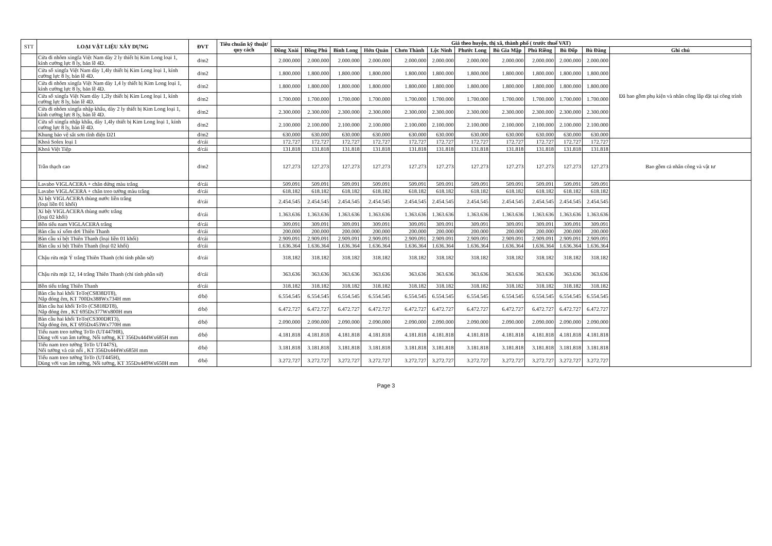| STT | LOẠI VẬT LIỆU XÂY DỰNG | ĐVT | Tiêu chuẩn kỹ thuật/ quy cách | Giá theo huyện, thị xã, thành phố ( trước thuế VAT) | | | | | | | | | | | |
| --- | --- | --- | --- | --- | --- | --- | --- | --- | --- | --- | --- | --- | --- | --- | --- |
| | | | | Đồng Xoài | Đồng Phú | Bình Long | Hớn Quản | Chơn Thành | Lộc Ninh | Phước Long | Bù Gia Mập | Phú Riềng | Bù Đốp | Bù Đăng | Ghi chú |
| | Cửa đi nhôm xingfa Việt Nam dày 2 ly thiết bị Kim Long loại 1, kính cường lực 8 ly, bản lề 4D. | đ/m2 | | 2.000.000 | 2.000.000 | 2.000.000 | 2.000.000 | 2.000.000 | 2.000.000 | 2.000.000 | 2.000.000 | 2.000.000 | 2.000.000 | 2.000.000 | Đã bao gồm phụ kiện và nhân công lắp đặt tại công trình |
| | Cửa sổ xingfa Việt Nam dày 1,4ly thiết bị Kim Long loại 1, kính cường lực 8 ly, bản lề 4D. | đ/m2 | | 1.800.000 | 1.800.000 | 1.800.000 | 1.800.000 | 1.800.000 | 1.800.000 | 1.800.000 | 1.800.000 | 1.800.000 | 1.800.000 | 1.800.000 | |
| | Cửa đi nhôm xingfa Việt Nam dày 1,4 ly thiết bị Kim Long loại 1, kính cường lực 8 ly, bản lề 4D. | đ/m2 | | 1.800.000 | 1.800.000 | 1.800.000 | 1.800.000 | 1.800.000 | 1.800.000 | 1.800.000 | 1.800.000 | 1.800.000 | 1.800.000 | 1.800.000 | |
| | Cửa sổ xingfa Việt Nam dày 1,2ly thiết bị Kim Long loại 1, kính cường lực 8 ly, bản lề 4D. | đ/m2 | | 1.700.000 | 1.700.000 | 1.700.000 | 1.700.000 | 1.700.000 | 1.700.000 | 1.700.000 | 1.700.000 | 1.700.000 | 1.700.000 | 1.700.000 | |
| | Cửa đi nhôm xingfa nhập khẩu, dày 2 ly thiết bị Kim Long loại 1, kính cường lực 8 ly, bản lề 4D. | đ/m2 | | 2.300.000 | 2.300.000 | 2.300.000 | 2.300.000 | 2.300.000 | 2.300.000 | 2.300.000 | 2.300.000 | 2.300.000 | 2.300.000 | 2.300.000 | |
| | Cửa sổ xingfa nhập khẩu, dày 1,4ly thiết bị Kim Long loại 1, kính cường lực 8 ly, bản lề 4D. | đ/m2 | | 2.100.000 | 2.100.000 | 2.100.000 | 2.100.000 | 2.100.000 | 2.100.000 | 2.100.000 | 2.100.000 | 2.100.000 | 2.100.000 | 2.100.000 | |
| | Khung bảo vệ sắt sơn tĩnh điện D21 | đ/m2 | | 630.000 | 630.000 | 630.000 | 630.000 | 630.000 | 630.000 | 630.000 | 630.000 | 630.000 | 630.000 | 630.000 | |
| | Khoá Solex loại 1 | đ/cái | | 172.727 | 172.727 | 172.727 | 172.727 | 172.727 | 172.727 | 172.727 | 172.727 | 172.727 | 172.727 | 172.727 | |
| | Khoá Việt Tiệp | đ/cái | | 131.818 | 131.818 | 131.818 | 131.818 | 131.818 | 131.818 | 131.818 | 131.818 | 131.818 | 131.818 | 131.818 | |
| | Trần thạch cao | đ/m2 | | 127.273 | 127.273 | 127.273 | 127.273 | 127.273 | 127.273 | 127.273 | 127.273 | 127.273 | 127.273 | 127.273 | Bao gồm cả nhân công và vật tư |
| | Lavabo VIGLACERA + chân đứng màu trắng | đ/cái | | 509.091 | 509.091 | 509.091 | 509.091 | 509.091 | 509.091 | 509.091 | 509.091 | 509.091 | 509.091 | 509.091 | |
| | Lavabo VIGLACERA + chân treo tường màu trắng | đ/cái | | 618.182 | 618.182 | 618.182 | 618.182 | 618.182 | 618.182 | 618.182 | 618.182 | 618.182 | 618.182 | 618.182 | |
| | Xí bệt VIGLACERA thùng nước liền trắng (loại liền 01 khối) | đ/cái | | 2.454.545 | 2.454.545 | 2.454.545 | 2.454.545 | 2.454.545 | 2.454.545 | 2.454.545 | 2.454.545 | 2.454.545 | 2.454.545 | 2.454.545 | |
| | Xí bệt VIGLACERA thùng nước trắng (loại 02 khối) | đ/cái | | 1.363.636 | 1.363.636 | 1.363.636 | 1.363.636 | 1.363.636 | 1.363.636 | 1.363.636 | 1.363.636 | 1.363.636 | 1.363.636 | 1.363.636 | |
| | Bồn tiểu nam VIGLACERA trắng | đ/cái | | 309.091 | 309.091 | 309.091 | 309.091 | 309.091 | 309.091 | 309.091 | 309.091 | 309.091 | 309.091 | 309.091 | |
| | Bàn cầu xí xổm dơi Thiên Thanh | đ/cái | | 200.000 | 200.000 | 200.000 | 200.000 | 200.000 | 200.000 | 200.000 | 200.000 | 200.000 | 200.000 | 200.000 | |
| | Bàn cầu xí bệt Thiên Thanh (loại liền 01 khối) | đ/cái | | 2.909.091 | 2.909.091 | 2.909.091 | 2.909.091 | 2.909.091 | 2.909.091 | 2.909.091 | 2.909.091 | 2.909.091 | 2.909.091 | 2.909.091 | |
| | Bàn cầu xí bệt Thiên Thanh (loại 02 khối) | đ/cái | | 1.636.364 | 1.636.364 | 1.636.364 | 1.636.364 | 1.636.364 | 1.636.364 | 1.636.364 | 1.636.364 | 1.636.364 | 1.636.364 | 1.636.364 | |
| | Chậu rửa mặt Ý trắng Thiên Thanh (chỉ tính phần sứ) | đ/cái | | 318.182 | 318.182 | 318.182 | 318.182 | 318.182 | 318.182 | 318.182 | 318.182 | 318.182 | 318.182 | 318.182 | |
| | Chậu rửa mặt 12, 14 trắng Thiên Thanh (chỉ tính phần sứ) | đ/cái | | 363.636 | 363.636 | 363.636 | 363.636 | 363.636 | 363.636 | 363.636 | 363.636 | 363.636 | 363.636 | 363.636 | |
| | Bồn tiểu trắng Thiên Thanh | đ/cái | | 318.182 | 318.182 | 318.182 | 318.182 | 318.182 | 318.182 | 318.182 | 318.182 | 318.182 | 318.182 | 318.182 | |
| | Bàn cầu hai khối ToTo(CS838DT8), Nắp đóng êm, KT 700Dx388Wx734H mm | đ/bộ | | 6.554.545 | 6.554.545 | 6.554.545 | 6.554.545 | 6.554.545 | 6.554.545 | 6.554.545 | 6.554.545 | 6.554.545 | 6.554.545 | 6.554.545 | |
| | Bàn cầu hai khối ToTo (CS818DT8), Nắp đóng êm , KT 695Dx377Wx800H mm | đ/bộ | | 6.472.727 | 6.472.727 | 6.472.727 | 6.472.727 | 6.472.727 | 6.472.727 | 6.472.727 | 6.472.727 | 6.472.727 | 6.472.727 | 6.472.727 | |
| | Bàn cầu hai khối ToTo(CS300DRT3), Nắp đóng êm, KT 695Dx453Wx770H mm | đ/bộ | | 2.090.000 | 2.090.000 | 2.090.000 | 2.090.000 | 2.090.000 | 2.090.000 | 2.090.000 | 2.090.000 | 2.090.000 | 2.090.000 | 2.090.000 | |
| | Tiểu nam treo tường ToTo (UT447HR), Dùng với van âm tường, Nối tường, KT 356Dx444Wx685H mm | đ/bộ | | 4.181.818 | 4.181.818 | 4.181.818 | 4.181.818 | 4.181.818 | 4.181.818 | 4.181.818 | 4.181.818 | 4.181.818 | 4.181.818 | 4.181.818 | |
| | Tiểu nam treo tường ToTo UT447S), Nối tường và cút nối , KT 356Dx444Wx685H mm | đ/bộ | | 3.181.818 | 3.181.818 | 3.181.818 | 3.181.818 | 3.181.818 | 3.181.818 | 3.181.818 | 3.181.818 | 3.181.818 | 3.181.818 | 3.181.818 | |
| | Tiểu nam treo tường ToTo (UT445H), Dùng với van âm tường, Nối tường, KT 355Dx449Wx650H mm | đ/bộ | | 3.272.727 | 3.272.727 | 3.272.727 | 3.272.727 | 3.272.727 | 3.272.727 | 3.272.727 | 3.272.727 | 3.272.727 | 3.272.727 | 3.272.727 | |
Page 3